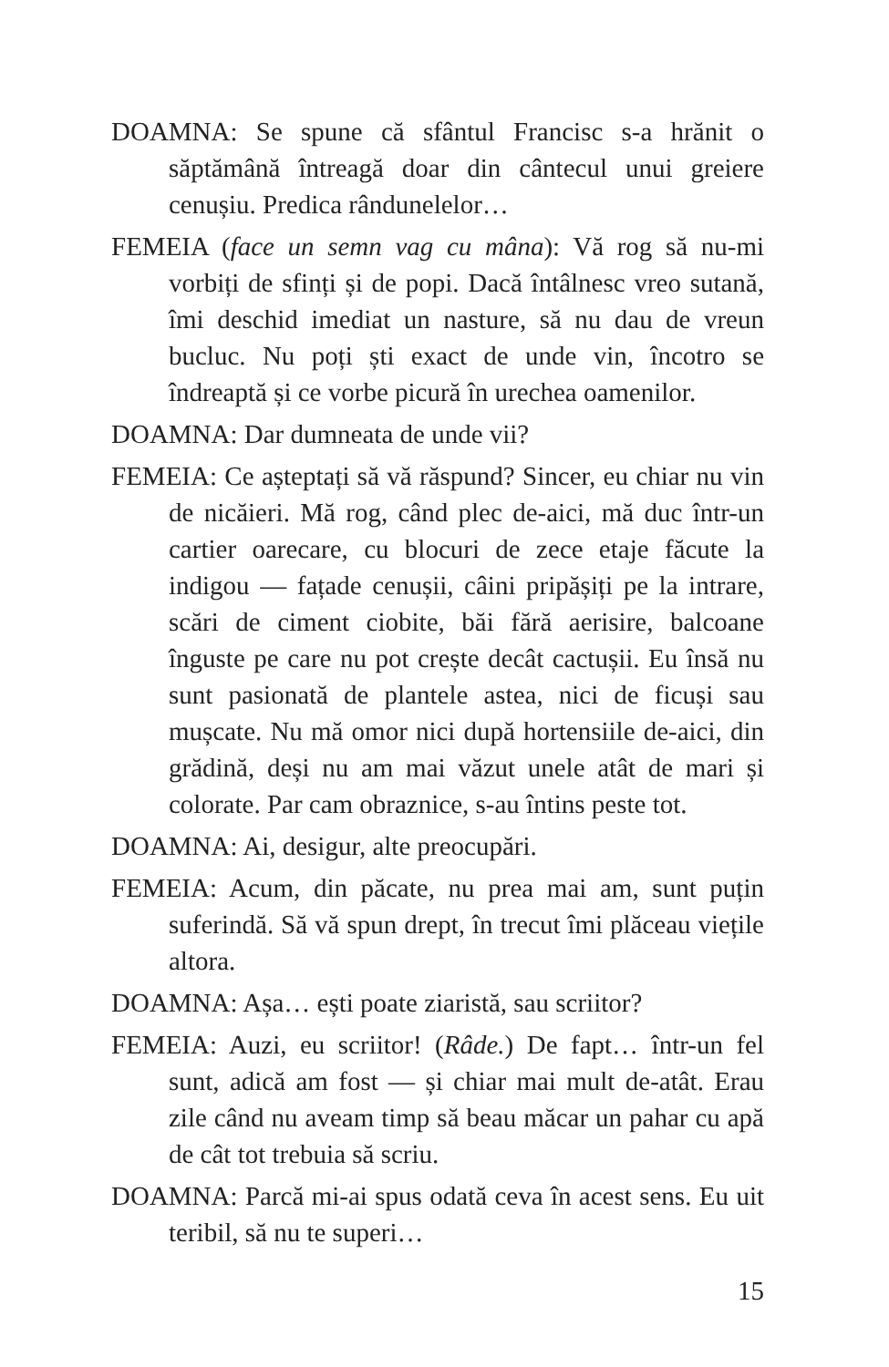DOAMNA: Se spune că sfântul Francisc s-a hrănit o săptămână întreagă doar din cântecul unui greiere cenușiu. Predica rândunelelor…
FEMEIA (face un semn vag cu mâna): Vă rog să nu-mi vorbiți de sfinți și de popi. Dacă întâlnesc vreo sutană, îmi deschid imediat un nasture, să nu dau de vreun bucluc. Nu poți ști exact de unde vin, încotro se îndreaptă și ce vorbe picură în urechea oamenilor.
DOAMNA: Dar dumneata de unde vii?
FEMEIA: Ce așteptați să vă răspund? Sincer, eu chiar nu vin de nicăieri. Mă rog, când plec de-aici, mă duc într-un cartier oarecare, cu blocuri de zece etaje făcute la indigou — fațade cenușii, câini pripășiți pe la intrare, scări de ciment ciobite, băi fără aerisire, balcoane înguste pe care nu pot crește decât cactușii. Eu însă nu sunt pasionată de plantele astea, nici de ficuși sau mușcate. Nu mă omor nici după hortensiile de-aici, din grădină, deși nu am mai văzut unele atât de mari și colorate. Par cam obraznice, s-au întins peste tot.
DOAMNA: Ai, desigur, alte preocupări.
FEMEIA: Acum, din păcate, nu prea mai am, sunt puțin suferindă. Să vă spun drept, în trecut îmi plăceau viețile altora.
DOAMNA: Așa… ești poate ziaristă, sau scriitor?
FEMEIA: Auzi, eu scriitor! (Râde.) De fapt… într-un fel sunt, adică am fost — și chiar mai mult de-atât. Erau zile când nu aveam timp să beau măcar un pahar cu apă de cât tot trebuia să scriu.
DOAMNA: Parcă mi-ai spus odată ceva în acest sens. Eu uit teribil, să nu te superi…
15